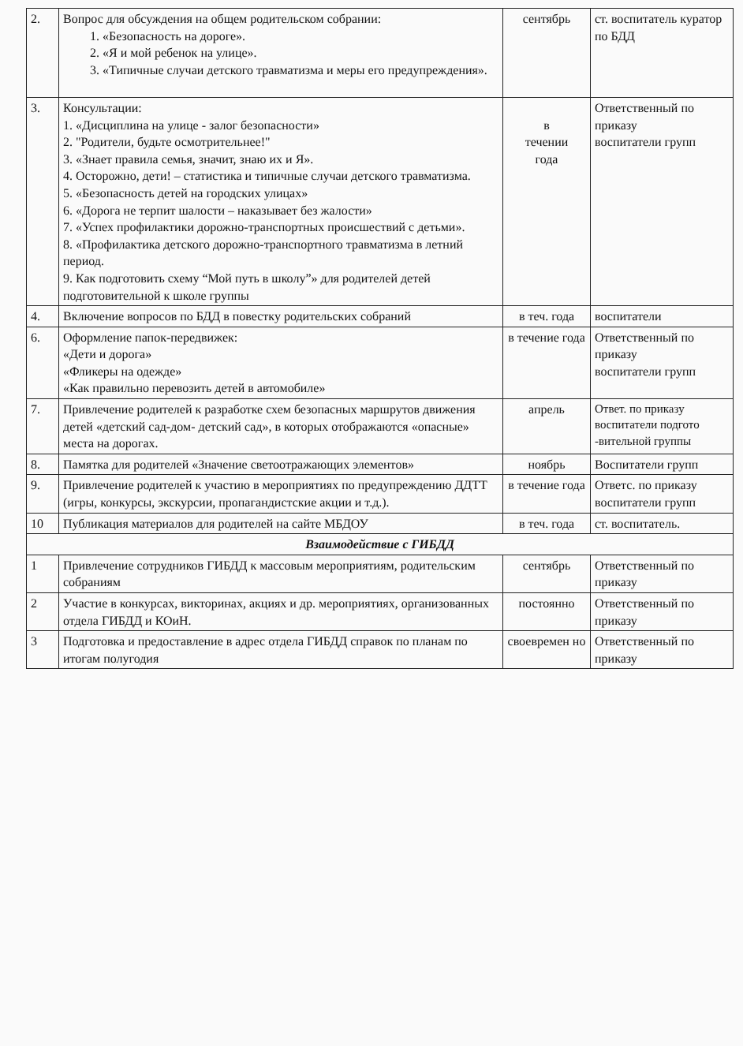| 2. | Вопрос для обсуждения на общем родительском собрании: 1. «Безопасность на дороге». 2. «Я и мой ребенок на улице». 3. «Типичные случаи детского травматизма и меры его предупреждения». | сентябрь | ст. воспитатель куратор по БДД |
| 3. | Консультации: 1. «Дисциплина на улице - залог безопасности» 2. "Родители, будьте осмотрительнее!" 3. «Знает правила семья, значит, знаю их и Я». 4. Осторожно, дети! – статистика и типичные случаи детского травматизма. 5. «Безопасность детей на городских улицах» 6. «Дорога не терпит шалости – наказывает без жалости» 7. «Успех профилактики дорожно-транспортных происшествий с детьми». 8. «Профилактика детского дорожно-транспортного травматизма в летний период. 9. Как подготовить схему “Мой путь в школу”» для родителей детей подготовительной к школе группы | в течении года | Ответственный по приказу воспитатели групп |
| 4. | Включение вопросов по БДД в повестку родительских собраний | в теч. года | воспитатели |
| 6. | Оформление папок-передвижек: «Дети и дорога» «Фликеры на одежде» «Как правильно перевозить детей в автомобиле» | в течение года | Ответственный по приказу воспитатели групп |
| 7. | Привлечение родителей к разработке схем безопасных маршрутов движения детей «детский сад-дом- детский сад», в которых отображаются «опасные» места на дорогах. | апрель | Ответ. по приказу воспитатели подгото -вительной группы |
| 8. | Памятка для родителей «Значение светоотражающих элементов» | ноябрь | Воспитатели групп |
| 9. | Привлечение родителей к участию в мероприятиях по предупреждению ДДТТ (игры, конкурсы, экскурсии, пропагандистские акции и т.д.). | в течение года | Ответс. по приказу воспитатели групп |
| 10 | Публикация материалов для родителей на сайте МБДОУ | в теч. года | ст. воспитатель. |
| Взаимодействие с ГИБДД | | | |
| 1 | Привлечение сотрудников ГИБДД к массовым мероприятиям, родительским собраниям | сентябрь | Ответственный по приказу |
| 2 | Участие в конкурсах, викторинах, акциях и др. мероприятиях, организованных отдела ГИБДД и КОиН. | постоянно | Ответственный по приказу |
| 3 | Подготовка и предоставление в адрес отдела ГИБДД справок по планам по итогам полугодия | своевремен но | Ответственный по приказу |